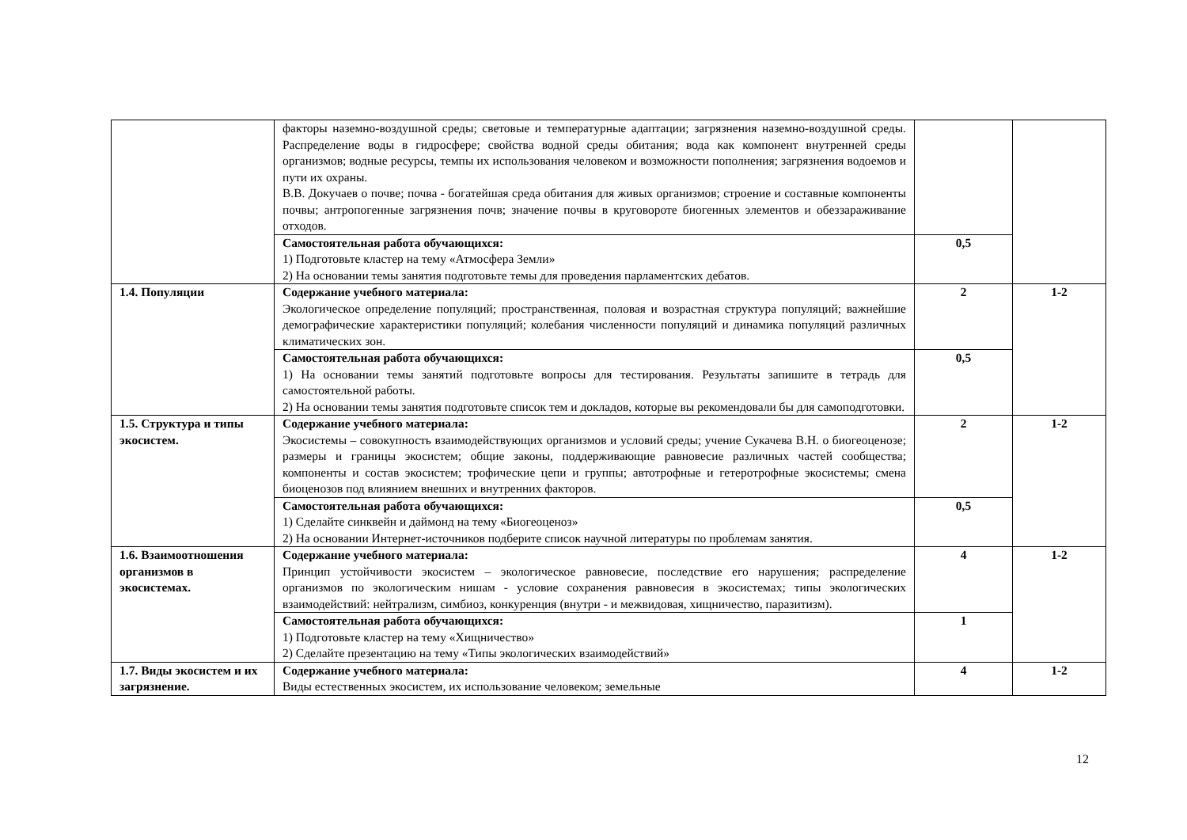| | факторы наземно-воздушной среды; световые и температурные адаптации; загрязнения наземно-воздушной среды. Распределение воды в гидросфере; свойства водной среды обитания; вода как компонент внутренней среды организмов; водные ресурсы, темпы их использования человеком и возможности пополнения; загрязнения водоемов и пути их охраны. В.В. Докучаев о почве; почва - богатейшая среда обитания для живых организмов; строение и составные компоненты почвы; антропогенные загрязнения почв; значение почвы в круговороте биогенных элементов и обеззараживание отходов. | | |
| | Самостоятельная работа обучающихся: 1) Подготовьте кластер на тему «Атмосфера Земли» 2) На основании темы занятия подготовьте темы для проведения парламентских дебатов. | 0,5 | |
| 1.4. Популяции | Содержание учебного материала: Экологическое определение популяций; пространственная, половая и возрастная структура популяций; важнейшие демографические характеристики популяций; колебания численности популяций и динамика популяций различных климатических зон. | 2 | 1-2 |
| | Самостоятельная работа обучающихся: 1) На основании темы занятий подготовьте вопросы для тестирования. Результаты запишите в тетрадь для самостоятельной работы. 2) На основании темы занятия подготовьте список тем и докладов, которые вы рекомендовали бы для самоподготовки. | 0,5 | |
| 1.5. Структура и типы экосистем. | Содержание учебного материала: Экосистемы – совокупность взаимодействующих организмов и условий среды; учение Сукачева В.Н. о биогеоценозе; размеры и границы экосистем; общие законы, поддерживающие равновесие различных частей сообщества; компоненты и состав экосистем; трофические цепи и группы; автотрофные и гетеротрофные экосистемы; смена биоценозов под влиянием внешних и внутренних факторов. | 2 | 1-2 |
| | Самостоятельная работа обучающихся: 1) Сделайте синквейн и даймонд на тему «Биогеоценоз» 2) На основании Интернет-источников подберите список научной литературы по проблемам занятия. | 0,5 | |
| 1.6. Взаимоотношения организмов в экосистемах. | Содержание учебного материала: Принцип устойчивости экосистем – экологическое равновесие, последствие его нарушения; распределение организмов по экологическим нишам - условие сохранения равновесия в экосистемах; типы экологических взаимодействий: нейтрализм, симбиоз, конкуренция (внутри - и межвидовая, хищничество, паразитизм). | 4 | 1-2 |
| | Самостоятельная работа обучающихся: 1) Подготовьте кластер на тему «Хищничество» 2) Сделайте презентацию на тему «Типы экологических взаимодействий» | 1 | |
| 1.7. Виды экосистем и их загрязнение. | Содержание учебного материала: Виды естественных экосистем, их использование человеком; земельные | 4 | 1-2 |
12